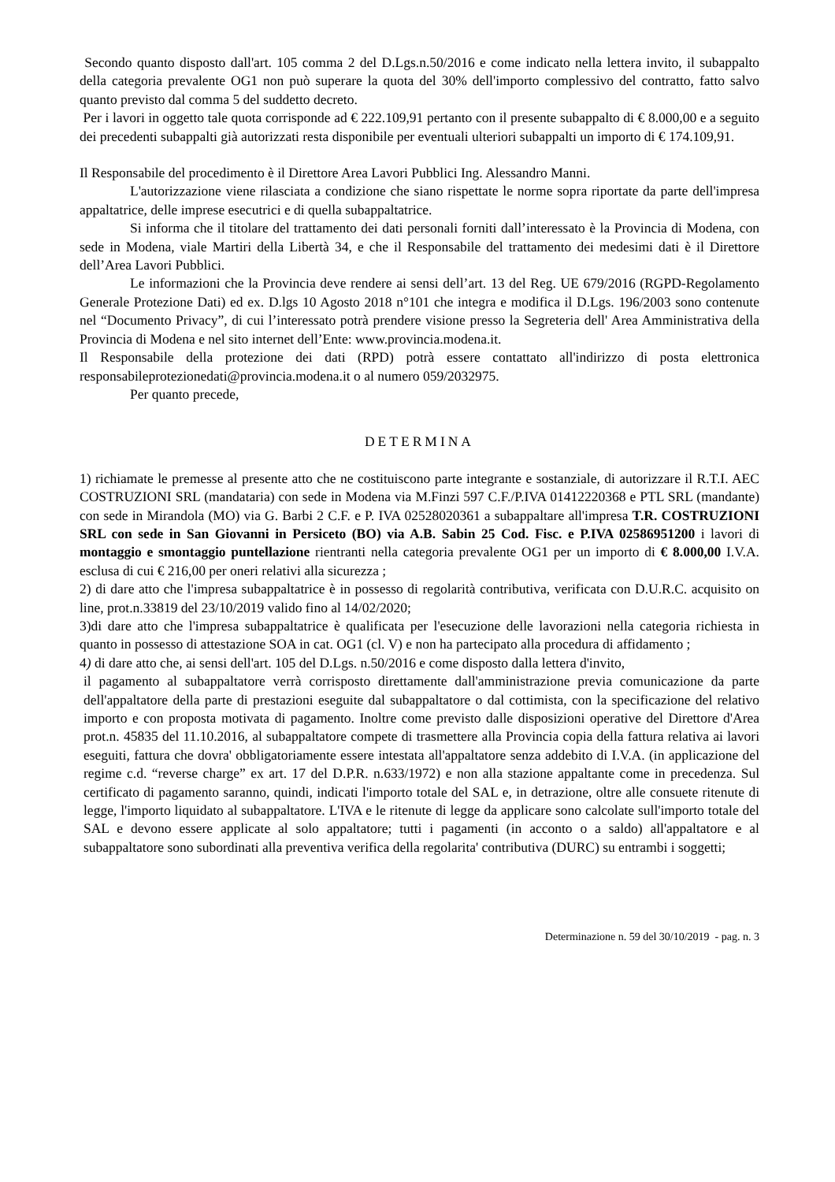Secondo quanto disposto dall'art. 105 comma 2 del D.Lgs.n.50/2016 e come indicato nella lettera invito, il subappalto della categoria prevalente OG1 non può superare la quota del 30% dell'importo complessivo del contratto, fatto salvo quanto previsto dal comma 5 del suddetto decreto.
Per i lavori in oggetto tale quota corrisponde ad € 222.109,91 pertanto con il presente subappalto di € 8.000,00 e a seguito dei precedenti subappalti già autorizzati resta disponibile per eventuali ulteriori subappalti un importo di € 174.109,91.
Il Responsabile del procedimento è il Direttore Area Lavori Pubblici Ing. Alessandro Manni.
L'autorizzazione viene rilasciata a condizione che siano rispettate le norme sopra riportate da parte dell'impresa appaltatrice, delle imprese esecutrici e di quella subappaltatrice.
Si informa che il titolare del trattamento dei dati personali forniti dall’interessato è la Provincia di Modena, con sede in Modena, viale Martiri della Libertà 34, e che il Responsabile del trattamento dei medesimi dati è il Direttore dell’Area Lavori Pubblici.
Le informazioni che la Provincia deve rendere ai sensi dell’art. 13 del Reg. UE 679/2016 (RGPD-Regolamento Generale Protezione Dati) ed ex. D.lgs 10 Agosto 2018 n°101 che integra e modifica il D.Lgs. 196/2003 sono contenute nel “Documento Privacy”, di cui l’interessato potrà prendere visione presso la Segreteria dell' Area Amministrativa della Provincia di Modena e nel sito internet dell’Ente: www.provincia.modena.it.
Il Responsabile della protezione dei dati (RPD) potrà essere contattato all'indirizzo di posta elettronica responsabileprotezionedati@provincia.modena.it o al numero 059/2032975.
Per quanto precede,
DETERMINA
1) richiamate le premesse al presente atto che ne costituiscono parte integrante e sostanziale, di autorizzare il R.T.I. AEC COSTRUZIONI SRL (mandataria) con sede in Modena via M.Finzi 597 C.F./P.IVA 01412220368 e PTL SRL (mandante) con sede in Mirandola (MO) via G. Barbi 2 C.F. e P. IVA 02528020361 a subappaltare all'impresa T.R. COSTRUZIONI SRL con sede in San Giovanni in Persiceto (BO) via A.B. Sabin 25 Cod. Fisc. e P.IVA 02586951200 i lavori di montaggio e smontaggio puntellazione rientranti nella categoria prevalente OG1 per un importo di € 8.000,00 I.V.A. esclusa di cui € 216,00 per oneri relativi alla sicurezza ;
2) di dare atto che l'impresa subappaltatrice è in possesso di regolarità contributiva, verificata con D.U.R.C. acquisito on line, prot.n.33819 del 23/10/2019 valido fino al 14/02/2020;
3)di dare atto che l'impresa subappaltatrice è qualificata per l'esecuzione delle lavorazioni nella categoria richiesta in quanto in possesso di attestazione SOA in cat. OG1 (cl. V) e non ha partecipato alla procedura di affidamento ;
4) di dare atto che, ai sensi dell'art. 105 del D.Lgs. n.50/2016 e come disposto dalla lettera d'invito,
il pagamento al subappaltatore verrà corrisposto direttamente dall'amministrazione previa comunicazione da parte dell'appaltatore della parte di prestazioni eseguite dal subappaltatore o dal cottimista, con la specificazione del relativo importo e con proposta motivata di pagamento. Inoltre come previsto dalle disposizioni operative del Direttore d'Area prot.n. 45835 del 11.10.2016, al subappaltatore compete di trasmettere alla Provincia copia della fattura relativa ai lavori eseguiti, fattura che dovra' obbligatoriamente essere intestata all'appaltatore senza addebito di I.V.A. (in applicazione del regime c.d. “reverse charge” ex art. 17 del D.P.R. n.633/1972) e non alla stazione appaltante come in precedenza. Sul certificato di pagamento saranno, quindi, indicati l'importo totale del SAL e, in detrazione, oltre alle consuete ritenute di legge, l'importo liquidato al subappaltatore. L'IVA e le ritenute di legge da applicare sono calcolate sull'importo totale del SAL e devono essere applicate al solo appaltatore; tutti i pagamenti (in acconto o a saldo) all'appaltatore e al subappaltatore sono subordinati alla preventiva verifica della regolarita' contributiva (DURC) su entrambi i soggetti;
Determinazione n. 59 del 30/10/2019 - pag. n. 3